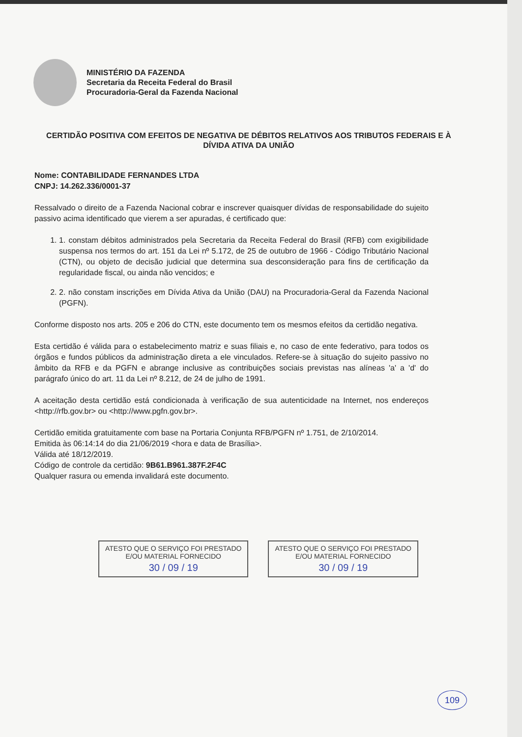MINISTÉRIO DA FAZENDA
Secretaria da Receita Federal do Brasil
Procuradoria-Geral da Fazenda Nacional
CERTIDÃO POSITIVA COM EFEITOS DE NEGATIVA DE DÉBITOS RELATIVOS AOS TRIBUTOS FEDERAIS E À DÍVIDA ATIVA DA UNIÃO
Nome: CONTABILIDADE FERNANDES LTDA
CNPJ: 14.262.336/0001-37
Ressalvado o direito de a Fazenda Nacional cobrar e inscrever quaisquer dívidas de responsabilidade do sujeito passivo acima identificado que vierem a ser apuradas, é certificado que:
1. 1. constam débitos administrados pela Secretaria da Receita Federal do Brasil (RFB) com exigibilidade suspensa nos termos do art. 151 da Lei nº 5.172, de 25 de outubro de 1966 - Código Tributário Nacional (CTN), ou objeto de decisão judicial que determina sua desconsideração para fins de certificação da regularidade fiscal, ou ainda não vencidos; e
2. 2. não constam inscrições em Dívida Ativa da União (DAU) na Procuradoria-Geral da Fazenda Nacional (PGFN).
Conforme disposto nos arts. 205 e 206 do CTN, este documento tem os mesmos efeitos da certidão negativa.
Esta certidão é válida para o estabelecimento matriz e suas filiais e, no caso de ente federativo, para todos os órgãos e fundos públicos da administração direta a ele vinculados. Refere-se à situação do sujeito passivo no âmbito da RFB e da PGFN e abrange inclusive as contribuições sociais previstas nas alíneas 'a' a 'd' do parágrafo único do art. 11 da Lei nº 8.212, de 24 de julho de 1991.
A aceitação desta certidão está condicionada à verificação de sua autenticidade na Internet, nos endereços <http://rfb.gov.br> ou <http://www.pgfn.gov.br>.
Certidão emitida gratuitamente com base na Portaria Conjunta RFB/PGFN nº 1.751, de 2/10/2014.
Emitida às 06:14:14 do dia 21/06/2019 <hora e data de Brasília>.
Válida até 18/12/2019.
Código de controle da certidão: 9B61.B961.387F.2F4C
Qualquer rasura ou emenda invalidará este documento.
ATESTO QUE O SERVIÇO FOI PRESTADO
E/OU MATERIAL FORNECIDO
30 / 09 / 19
ATESTO QUE O SERVIÇO FOI PRESTADO
E/OU MATERIAL FORNECIDO
30 / 09 / 19
109